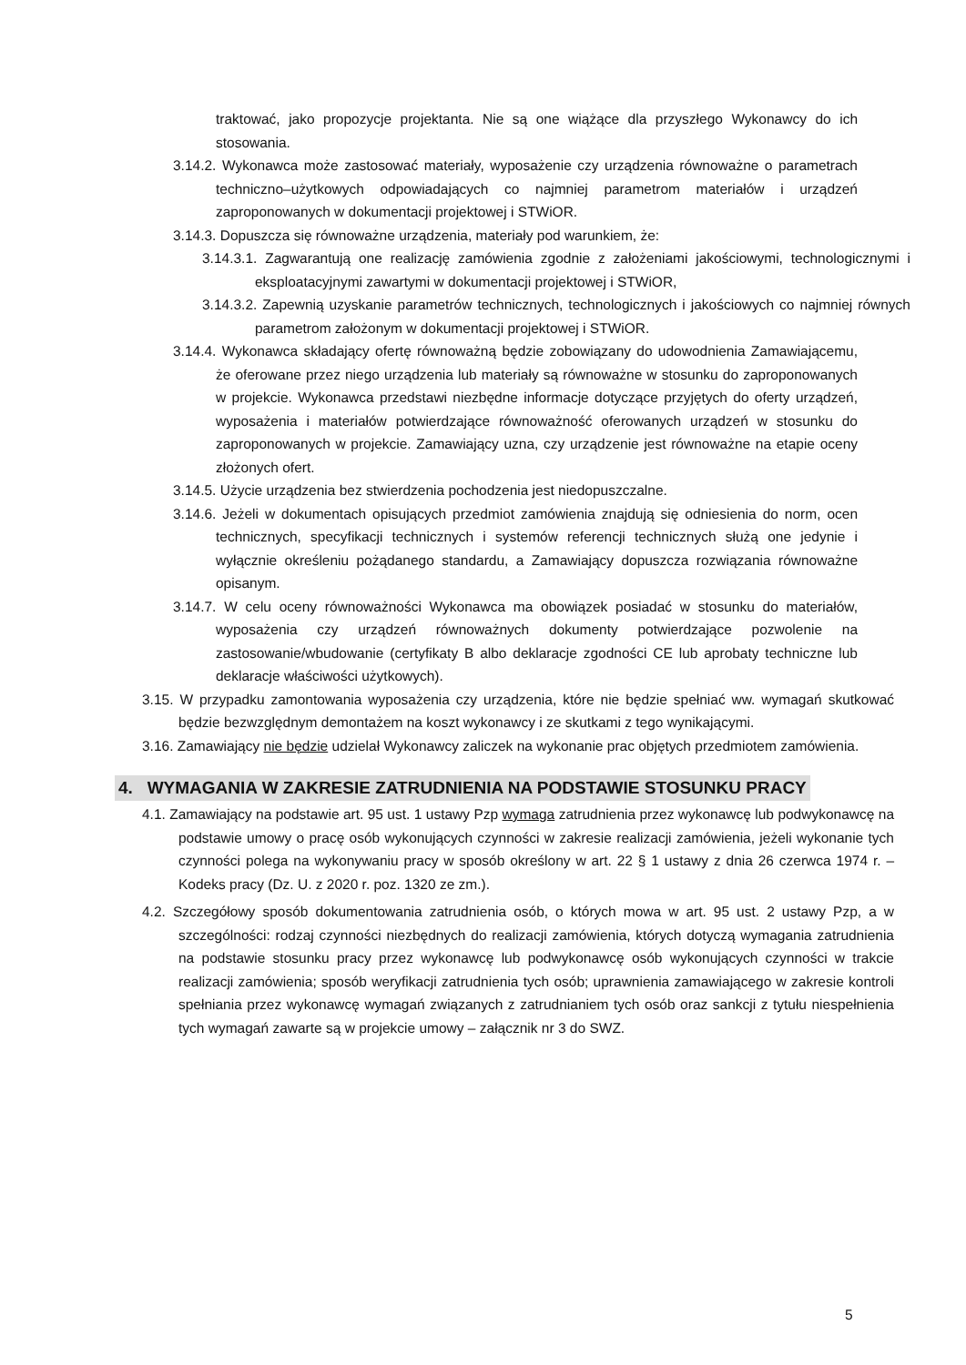traktować, jako propozycje projektanta. Nie są one wiążące dla przyszłego Wykonawcy do ich stosowania.
3.14.2. Wykonawca może zastosować materiały, wyposażenie czy urządzenia równoważne o parametrach techniczno–użytkowych odpowiadających co najmniej parametrom materiałów i urządzeń zaproponowanych w dokumentacji projektowej i STWiOR.
3.14.3. Dopuszcza się równoważne urządzenia, materiały pod warunkiem, że:
3.14.3.1. Zagwarantują one realizację zamówienia zgodnie z założeniami jakościowymi, technologicznymi i eksploatacyjnymi zawartymi w dokumentacji projektowej i STWiOR,
3.14.3.2. Zapewnią uzyskanie parametrów technicznych, technologicznych i jakościowych co najmniej równych parametrom założonym w dokumentacji projektowej i STWiOR.
3.14.4. Wykonawca składający ofertę równoważną będzie zobowiązany do udowodnienia Zamawiającemu, że oferowane przez niego urządzenia lub materiały są równoważne w stosunku do zaproponowanych w projekcie. Wykonawca przedstawi niezbędne informacje dotyczące przyjętych do oferty urządzeń, wyposażenia i materiałów potwierdzające równoważność oferowanych urządzeń w stosunku do zaproponowanych w projekcie. Zamawiający uzna, czy urządzenie jest równoważne na etapie oceny złożonych ofert.
3.14.5. Użycie urządzenia bez stwierdzenia pochodzenia jest niedopuszczalne.
3.14.6. Jeżeli w dokumentach opisujących przedmiot zamówienia znajdują się odniesienia do norm, ocen technicznych, specyfikacji technicznych i systemów referencji technicznych służą one jedynie i wyłącznie określeniu pożądanego standardu, a Zamawiający dopuszcza rozwiązania równoważne opisanym.
3.14.7. W celu oceny równoważności Wykonawca ma obowiązek posiadać w stosunku do materiałów, wyposażenia czy urządzeń równoważnych dokumenty potwierdzające pozwolenie na zastosowanie/wbudowanie (certyfikaty B albo deklaracje zgodności CE lub aprobaty techniczne lub deklaracje właściwości użytkowych).
3.15. W przypadku zamontowania wyposażenia czy urządzenia, które nie będzie spełniać ww. wymagań skutkować będzie bezwzględnym demontażem na koszt wykonawcy i ze skutkami z tego wynikającymi.
3.16. Zamawiający nie będzie udzielał Wykonawcy zaliczek na wykonanie prac objętych przedmiotem zamówienia.
4. WYMAGANIA W ZAKRESIE ZATRUDNIENIA NA PODSTAWIE STOSUNKU PRACY
4.1. Zamawiający na podstawie art. 95 ust. 1 ustawy Pzp wymaga zatrudnienia przez wykonawcę lub podwykonawcę na podstawie umowy o pracę osób wykonujących czynności w zakresie realizacji zamówienia, jeżeli wykonanie tych czynności polega na wykonywaniu pracy w sposób określony w art. 22 § 1 ustawy z dnia 26 czerwca 1974 r. – Kodeks pracy (Dz. U. z 2020 r. poz. 1320 ze zm.).
4.2. Szczegółowy sposób dokumentowania zatrudnienia osób, o których mowa w art. 95 ust. 2 ustawy Pzp, a w szczególności: rodzaj czynności niezbędnych do realizacji zamówienia, których dotyczą wymagania zatrudnienia na podstawie stosunku pracy przez wykonawcę lub podwykonawcę osób wykonujących czynności w trakcie realizacji zamówienia; sposób weryfikacji zatrudnienia tych osób; uprawnienia zamawiającego w zakresie kontroli spełniania przez wykonawcę wymagań związanych z zatrudnianiem tych osób oraz sankcji z tytułu niespełnienia tych wymagań zawarte są w projekcie umowy – załącznik nr 3 do SWZ.
5